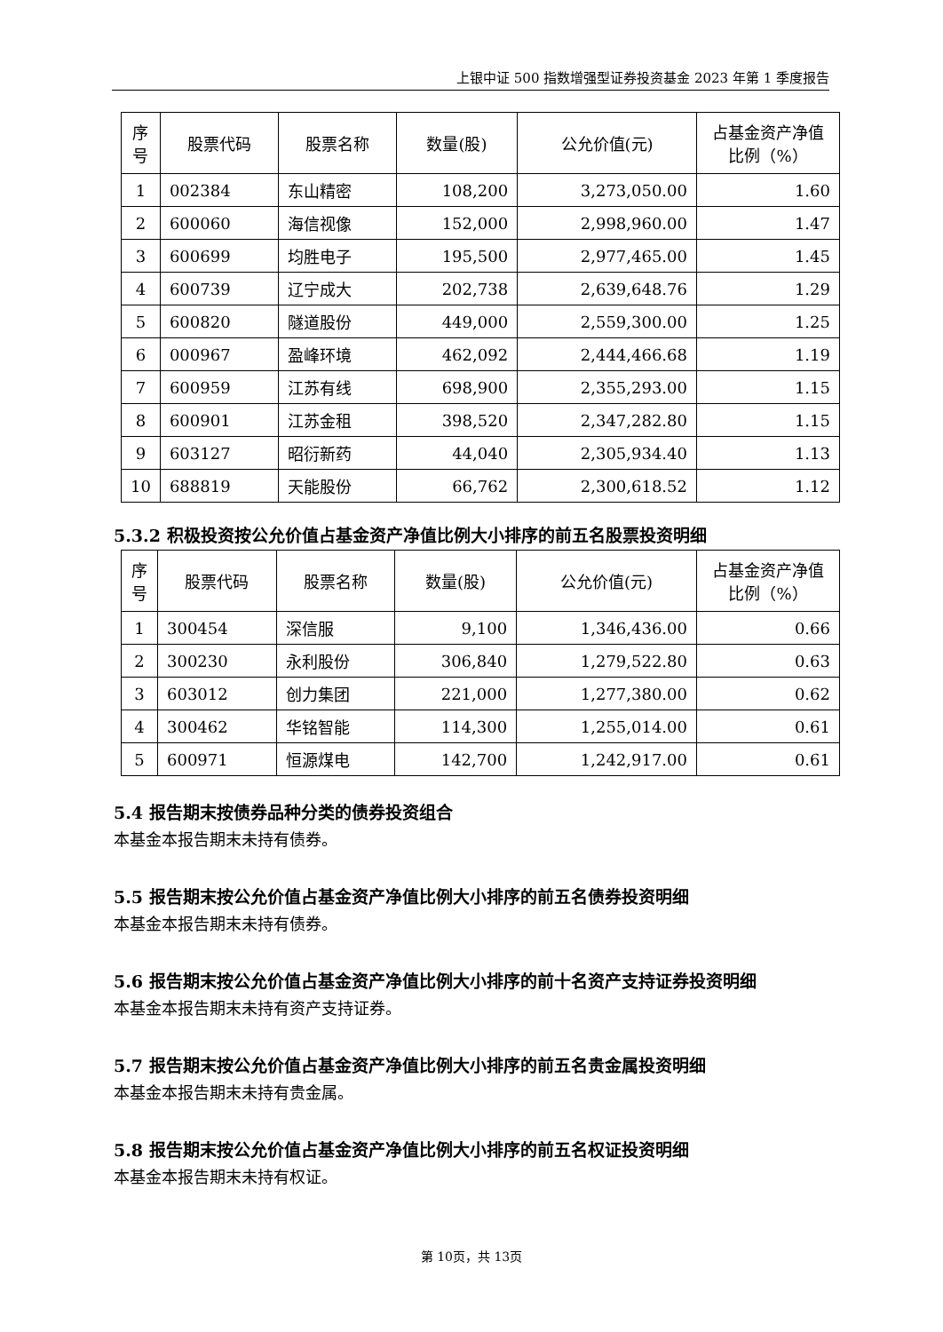上银中证 500 指数增强型证券投资基金 2023 年第 1 季度报告
| 序号 | 股票代码 | 股票名称 | 数量(股) | 公允价值(元) | 占基金资产净值比例（%） |
| --- | --- | --- | --- | --- | --- |
| 1 | 002384 | 东山精密 | 108,200 | 3,273,050.00 | 1.60 |
| 2 | 600060 | 海信视像 | 152,000 | 2,998,960.00 | 1.47 |
| 3 | 600699 | 均胜电子 | 195,500 | 2,977,465.00 | 1.45 |
| 4 | 600739 | 辽宁成大 | 202,738 | 2,639,648.76 | 1.29 |
| 5 | 600820 | 隧道股份 | 449,000 | 2,559,300.00 | 1.25 |
| 6 | 000967 | 盈峰环境 | 462,092 | 2,444,466.68 | 1.19 |
| 7 | 600959 | 江苏有线 | 698,900 | 2,355,293.00 | 1.15 |
| 8 | 600901 | 江苏金租 | 398,520 | 2,347,282.80 | 1.15 |
| 9 | 603127 | 昭衍新药 | 44,040 | 2,305,934.40 | 1.13 |
| 10 | 688819 | 天能股份 | 66,762 | 2,300,618.52 | 1.12 |
5.3.2 积极投资按公允价值占基金资产净值比例大小排序的前五名股票投资明细
| 序号 | 股票代码 | 股票名称 | 数量(股) | 公允价值(元) | 占基金资产净值比例（%） |
| --- | --- | --- | --- | --- | --- |
| 1 | 300454 | 深信服 | 9,100 | 1,346,436.00 | 0.66 |
| 2 | 300230 | 永利股份 | 306,840 | 1,279,522.80 | 0.63 |
| 3 | 603012 | 创力集团 | 221,000 | 1,277,380.00 | 0.62 |
| 4 | 300462 | 华铭智能 | 114,300 | 1,255,014.00 | 0.61 |
| 5 | 600971 | 恒源煤电 | 142,700 | 1,242,917.00 | 0.61 |
5.4 报告期末按债券品种分类的债券投资组合
本基金本报告期末未持有债券。
5.5 报告期末按公允价值占基金资产净值比例大小排序的前五名债券投资明细
本基金本报告期末未持有债券。
5.6 报告期末按公允价值占基金资产净值比例大小排序的前十名资产支持证券投资明细
本基金本报告期末未持有资产支持证券。
5.7 报告期末按公允价值占基金资产净值比例大小排序的前五名贵金属投资明细
本基金本报告期末未持有贵金属。
5.8 报告期末按公允价值占基金资产净值比例大小排序的前五名权证投资明细
本基金本报告期末未持有权证。
第 10页，共 13页